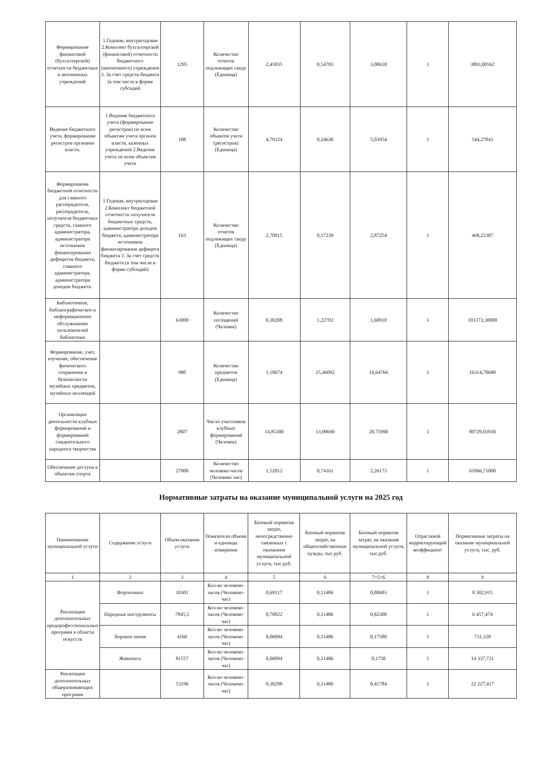| Формирование финансовой (бухгалтерской) отчетности бюджетных и автономных учреждений | 1.Годовая, внутригодовая 2.Комплект бухгалтерской (финансовой) отчетности бюджетного (автономного) учреждения 3. За счет средств бюджета (в том числе в форме субсидий | 1295 | Количество отчетов подлежащих своду (Единица) | 2,45835 | 0,54783 | 3,00618 | 1 | 3893,00562 |
| Ведение бюджетного учета, формирование регистров органами власти. | 1.Ведение бюджетного учета (формирование регистров) по всем объектам учета органов власти, казенных учреждений 2.Ведение учета по всем объектам учета | 108 | Количество объектов учета (регистров) (Единица) | 4,79324 | 0,24630 | 5,03954 | 1 | 544,27041 |
| Формирование бюджетной отчетности для главного распорядителя, распорядителя, получателя бюджетных средств, главного администратора, администратора источников финансирования дефицитов бюджета, главного администратора, администратора доходов бюджета. | 1.Годовая, внутригодовая 2.Комплект бюджетной отчетности получателя бюджетных средств, администратора доходов бюджета, администратора источников финансирования дефицита бюджета 3. За счет средств бюджета (в том числе в форме субсидий) | 163 | Количество отчетов подлежащих своду (Единица) | 2,70015 | 0,17239 | 2,87254 | 1 | 468,22387 |
| Библиотечное, библиографическое и информационное обслуживание пользователей библиотеки | | 63000 | Количество посещений (Человек) | 0,38208 | 1,22702 | 1,60910 | 1 | 101373,30000 |
| Формирование, учет, изучение, обеспечение физического сохранения и безопасности музейных предметов, музейных коллекций | | 980 | Количество предметов (Единица) | 1,18674 | 15,46092 | 16,64766 | 1 | 16314,70680 |
| Организация деятельности клубных формирований и формирований смадеятельного народного творчества | | 2807 | Число участников клубных формирований (Человек) | 14,85300 | 13,90690 | 28,75990 | 1 | 80729,03930 |
| Обеспечение доступа к объектам спорта | | 27000 | Количество человеко-часов (Человеко час) | 1,52012 | 0,74161 | 2,26173 | 1 | 61066,71000 |
Нормативные затраты на оказание муниципальной услуги на 2025 год
| Наименование муниципальной услуги | Содержание услуги | Объем оказания услуги | Показатели объема и единицы измерения | Базовый норматив затрат, непосредственно связанных с оказанием муниципальной услуги, тыс.руб. | Базовый норматив затрат, на общехозяйственные нужды, тыс.руб. | Базовый норматив затрат, на оказание муниципальной услуги, тыс.руб. | Отраслевой корректирующий коэффициент | Нормативные затраты на оказание муниципальной услуги, тыс. руб. |
| --- | --- | --- | --- | --- | --- | --- | --- | --- |
| 1 | 2 | 3 | 4 | 5 | 6 | 7=5+6 | 8 | 9 |
| Реализация дополнительных предпрофессиональных программ в области искусств | Фортепиано | 10301 | Кол-во человеко-часов (Человеко-час) | 0,69117 | 0,11486 | 0,80603 | 1 | 8 302,915 |
| | Народные инструменты | 7845,5 | Кол-во человеко-часов (Человеко-час) | 0,70822 | 0,11486 | 0,82308 | 1 | 6 457,474 |
| | Хоровое пение | 4160 | Кол-во человеко-часов (Человеко-час) | 0,06094 | 0,11486 | 0,17580 | 1 | 731,328 |
| | Живопись | 81557 | Кол-во человеко-часов (Человеко-час) | 0,06094 | 0,11486 | 0,1758 | 1 | 14 337,721 |
| Реализация дополнительных общеразвивающих программ | | 53196 | Кол-во человеко-часов (Человеко-час) | 0,30298 | 0,11486 | 0,41784 | 1 | 22 227,417 |